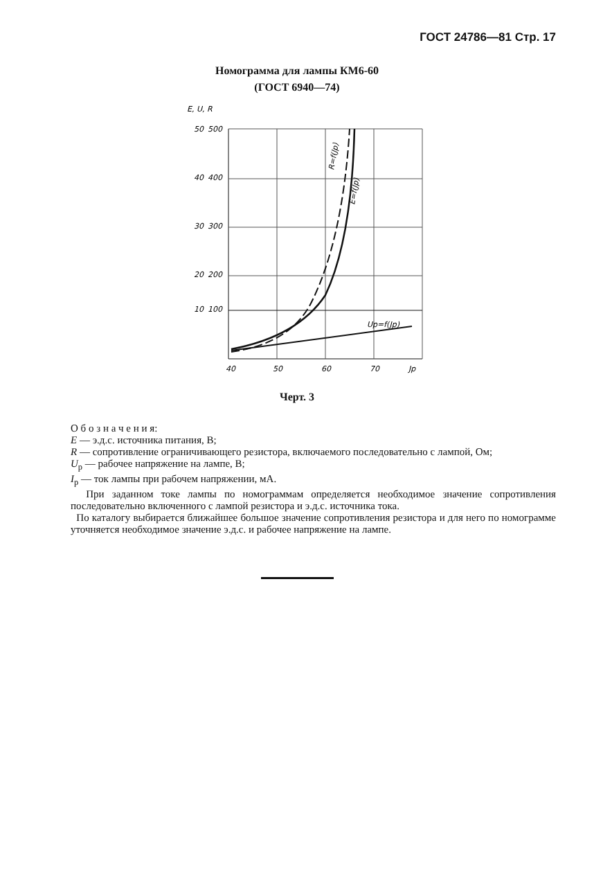ГОСТ 24786—81 Стр. 17
Номограмма для лампы КМ6-60
(ГОСТ 6940—74)
E, U, R
50
500
40
400
30
300
20
200
10
100
40
50
60
70
Jp
Up=f(Jp)
R=f(Jp)
E=f(Jp)
Черт. 3
О б о з н а ч е н и я:
E — э.д.с. источника питания, В;
R — сопротивление ограничивающего резистора, включаемого последовательно с лампой, Ом;
U<sub>p</sub> — рабочее напряжение на лампе, В;
I<sub>p</sub> — ток лампы при рабочем напряжении, мА.
При заданном токе лампы по номограммам определяется необходимое значение сопротивления последовательно включенного с лампой резистора и э.д.с. источника тока.
По каталогу выбирается ближайшее большое значение сопротивления резистора и для него по номограмме уточняется необходимое значение э.д.с. и рабочее напряжение на лампе.